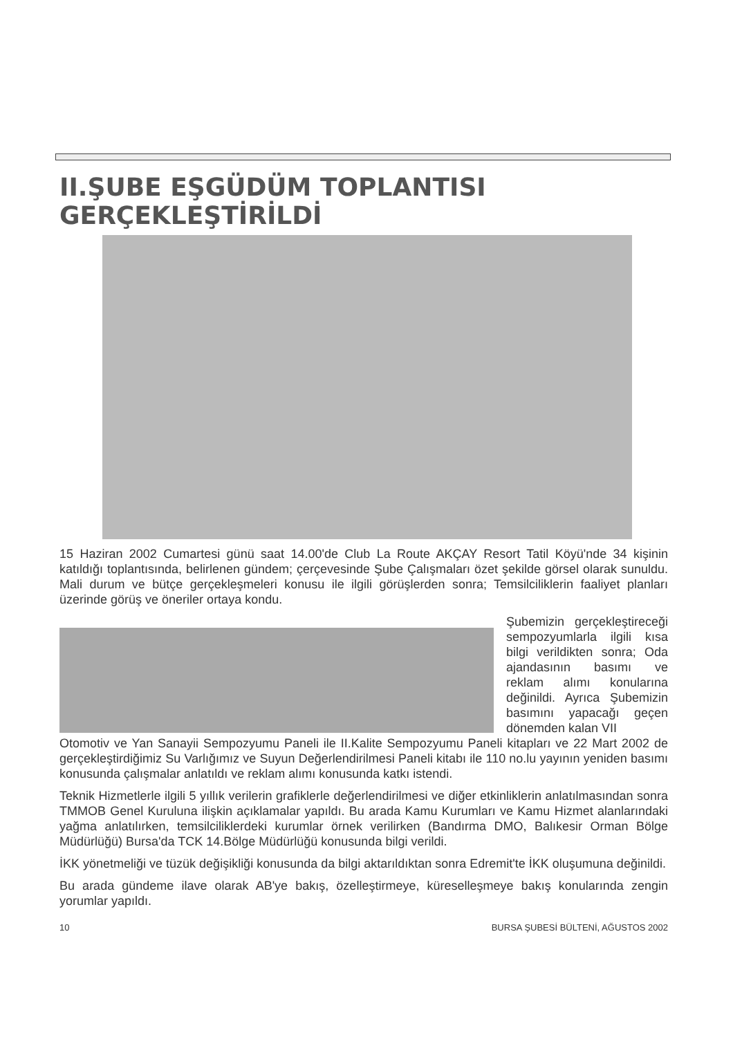II.ŞUBE EŞGÜDÜM TOPLANTISI GERÇEKLEŞTİRİLDİ
15 Haziran 2002 Cumartesi günü saat 14.00'de Club La Route AKÇAY Resort Tatil Köyü'nde 34 kişinin katıldığı toplantısında, belirlenen gündem; çerçevesinde Şube Çalışmaları özet şekilde görsel olarak sunuldu. Mali durum ve bütçe gerçekleşmeleri konusu ile ilgili görüşlerden sonra; Temsilciliklerin faaliyet planları üzerinde görüş ve öneriler ortaya kondu.
Şubemizin gerçekleştireceği sempozyumlarla ilgili kısa bilgi verildikten sonra; Oda ajandasının basımı ve reklam alımı konularına değinildi. Ayrıca Şubemizin basımını yapacağı geçen dönemden kalan VII
Otomotiv ve Yan Sanayii Sempozyumu Paneli ile II.Kalite Sempozyumu Paneli kitapları ve 22 Mart 2002 de gerçekleştirdiğimiz Su Varlığımız ve Suyun Değerlendirilmesi Paneli kitabı ile 110 no.lu yayının yeniden basımı konusunda çalışmalar anlatıldı ve reklam alımı konusunda katkı istendi.
Teknik Hizmetlerle ilgili 5 yıllık verilerin grafiklerle değerlendirilmesi ve diğer etkinliklerin anlatılmasından sonra TMMOB Genel Kuruluna ilişkin açıklamalar yapıldı. Bu arada Kamu Kurumları ve Kamu Hizmet alanlarındaki yağma anlatılırken, temsilciliklerdeki kurumlar örnek verilirken (Bandırma DMO, Balıkesir Orman Bölge Müdürlüğü) Bursa'da TCK 14.Bölge Müdürlüğü konusunda bilgi verildi.
İKK yönetmeliği ve tüzük değişikliği konusunda da bilgi aktarıldıktan sonra Edremit'te İKK oluşumuna değinildi.
Bu arada gündeme ilave olarak AB'ye bakış, özelleştirmeye, küreselleşmeye bakış konularında zengin yorumlar yapıldı.
10 BURSA ŞUBESİ BÜLTENİ, AĞUSTOS 2002